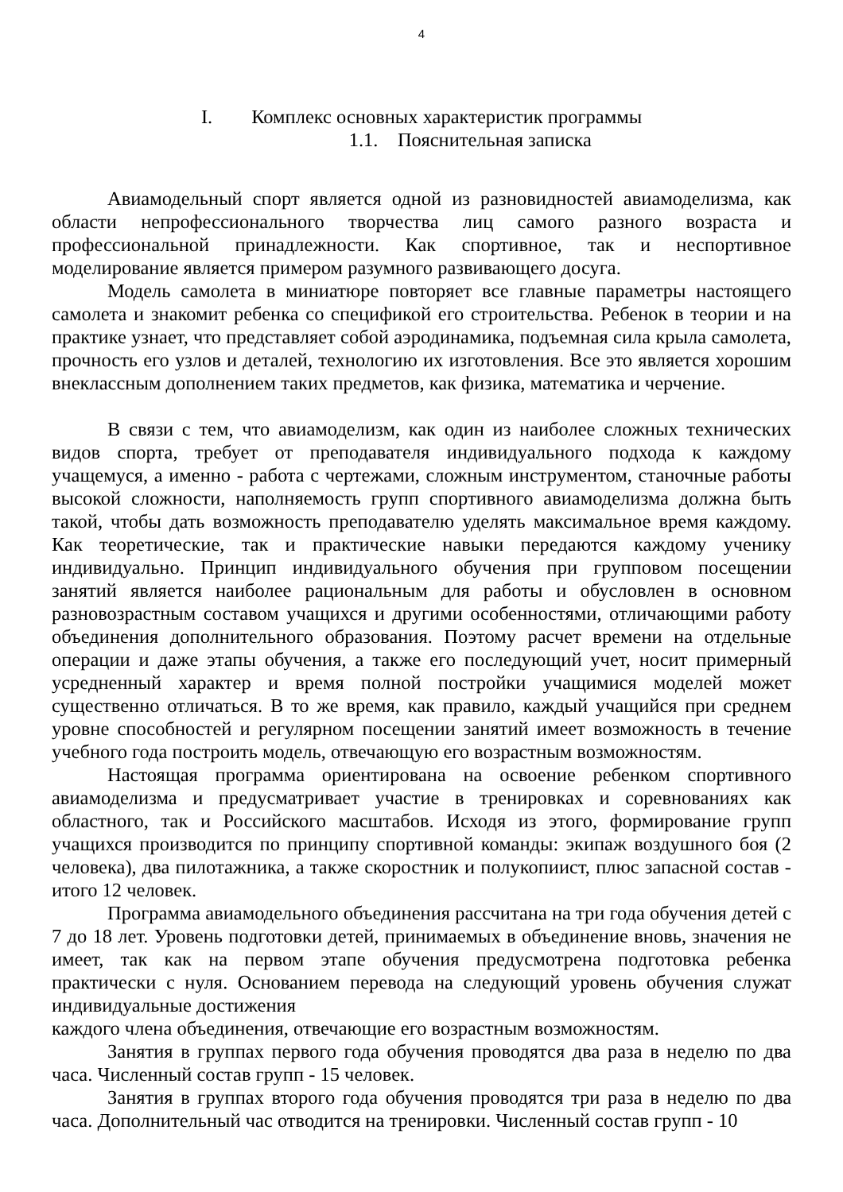4
I. Комплекс основных характеристик программы
1.1. Пояснительная записка
Авиамодельный спорт является одной из разновидностей авиамоделизма, как области непрофессионального творчества лиц самого разного возраста и профессиональной принадлежности. Как спортивное, так и неспортивное моделирование является примером разумного развивающего досуга.
Модель самолета в миниатюре повторяет все главные параметры настоящего самолета и знакомит ребенка со спецификой его строительства. Ребенок в теории и на практике узнает, что представляет собой аэродинамика, подъемная сила крыла самолета, прочность его узлов и деталей, технологию их изготовления. Все это является хорошим внеклассным дополнением таких предметов, как физика, математика и черчение.
В связи с тем, что авиамоделизм, как один из наиболее сложных технических видов спорта, требует от преподавателя индивидуального подхода к каждому учащемуся, а именно - работа с чертежами, сложным инструментом, станочные работы высокой сложности, наполняемость групп спортивного авиамоделизма должна быть такой, чтобы дать возможность преподавателю уделять максимальное время каждому. Как теоретические, так и практические навыки передаются каждому ученику индивидуально. Принцип индивидуального обучения при групповом посещении занятий является наиболее рациональным для работы и обусловлен в основном разновозрастным составом учащихся и другими особенностями, отличающими работу объединения дополнительного образования. Поэтому расчет времени на отдельные операции и даже этапы обучения, а также его последующий учет, носит примерный усредненный характер и время полной постройки учащимися моделей может существенно отличаться. В то же время, как правило, каждый учащийся при среднем уровне способностей и регулярном посещении занятий имеет возможность в течение учебного года построить модель, отвечающую его возрастным возможностям.
Настоящая программа ориентирована на освоение ребенком спортивного авиамоделизма и предусматривает участие в тренировках и соревнованиях как областного, так и Российского масштабов. Исходя из этого, формирование групп учащихся производится по принципу спортивной команды: экипаж воздушного боя (2 человека), два пилотажника, а также скоростник и полукопиист, плюс запасной состав - итого 12 человек.
Программа авиамодельного объединения рассчитана на три года обучения детей с 7 до 18 лет. Уровень подготовки детей, принимаемых в объединение вновь, значения не имеет, так как на первом этапе обучения предусмотрена подготовка ребенка практически с нуля. Основанием перевода на следующий уровень обучения служат индивидуальные достижения
каждого члена объединения, отвечающие его возрастным возможностям.
Занятия в группах первого года обучения проводятся два раза в неделю по два часа. Численный состав групп - 15 человек.
Занятия в группах второго года обучения проводятся три раза в неделю по два часа. Дополнительный час отводится на тренировки. Численный состав групп - 10